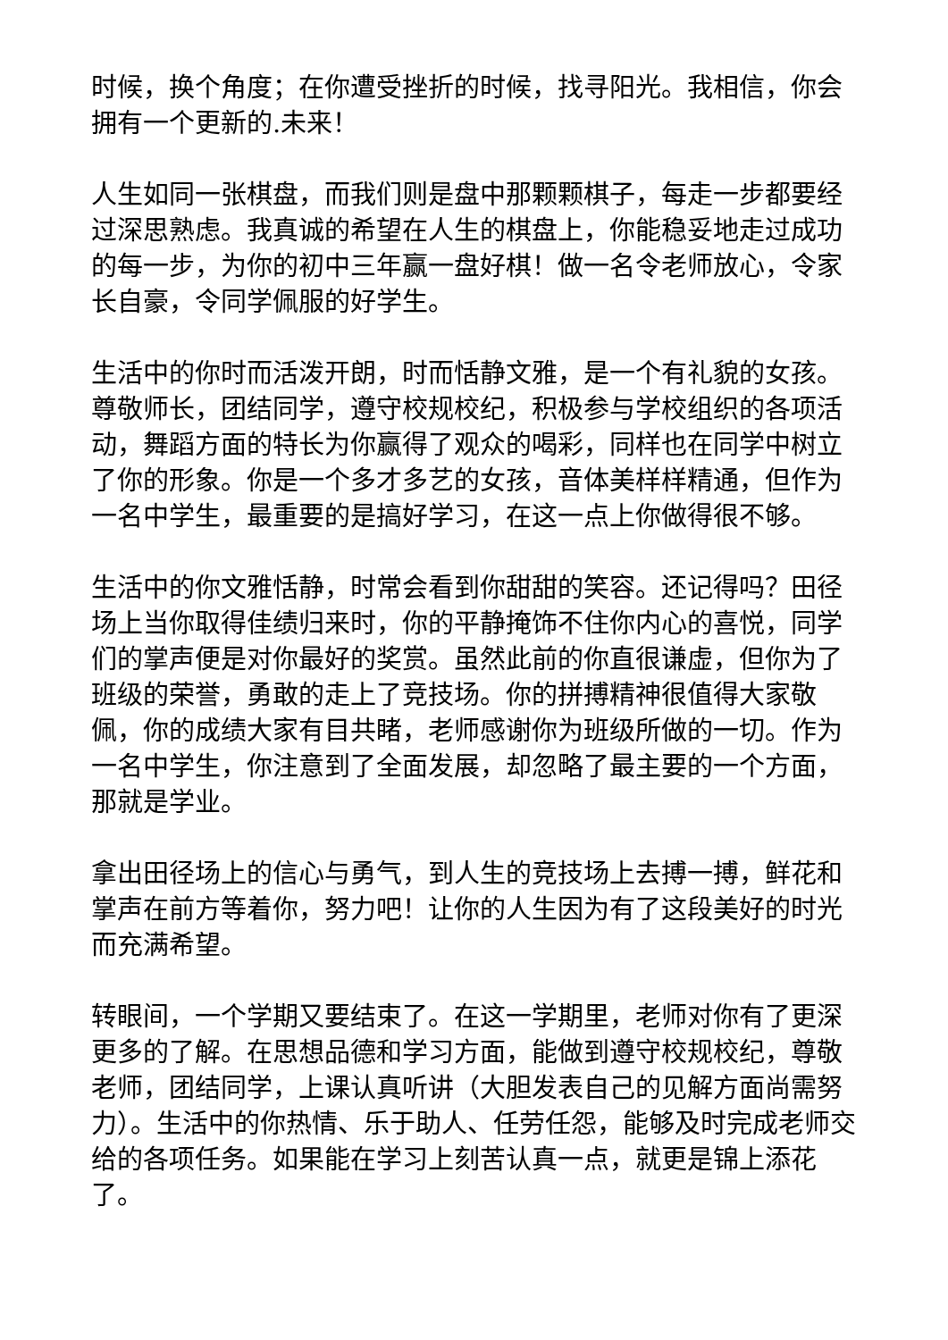时候，换个角度；在你遭受挫折的时候，找寻阳光。我相信，你会拥有一个更新的.未来！
人生如同一张棋盘，而我们则是盘中那颗颗棋子，每走一步都要经过深思熟虑。我真诚的希望在人生的棋盘上，你能稳妥地走过成功的每一步，为你的初中三年赢一盘好棋！做一名令老师放心，令家长自豪，令同学佩服的好学生。
生活中的你时而活泼开朗，时而恬静文雅，是一个有礼貌的女孩。尊敬师长，团结同学，遵守校规校纪，积极参与学校组织的各项活动，舞蹈方面的特长为你赢得了观众的喝彩，同样也在同学中树立了你的形象。你是一个多才多艺的女孩，音体美样样精通，但作为一名中学生，最重要的是搞好学习，在这一点上你做得很不够。
生活中的你文雅恬静，时常会看到你甜甜的笑容。还记得吗？田径场上当你取得佳绩归来时，你的平静掩饰不住你内心的喜悦，同学们的掌声便是对你最好的奖赏。虽然此前的你直很谦虚，但你为了班级的荣誉，勇敢的走上了竞技场。你的拼搏精神很值得大家敬佩，你的成绩大家有目共睹，老师感谢你为班级所做的一切。作为一名中学生，你注意到了全面发展，却忽略了最主要的一个方面，那就是学业。
拿出田径场上的信心与勇气，到人生的竞技场上去搏一搏，鲜花和掌声在前方等着你，努力吧！让你的人生因为有了这段美好的时光而充满希望。
转眼间，一个学期又要结束了。在这一学期里，老师对你有了更深更多的了解。在思想品德和学习方面，能做到遵守校规校纪，尊敬老师，团结同学，上课认真听讲（大胆发表自己的见解方面尚需努力）。生活中的你热情、乐于助人、任劳任怨，能够及时完成老师交给的各项任务。如果能在学习上刻苦认真一点，就更是锦上添花了。